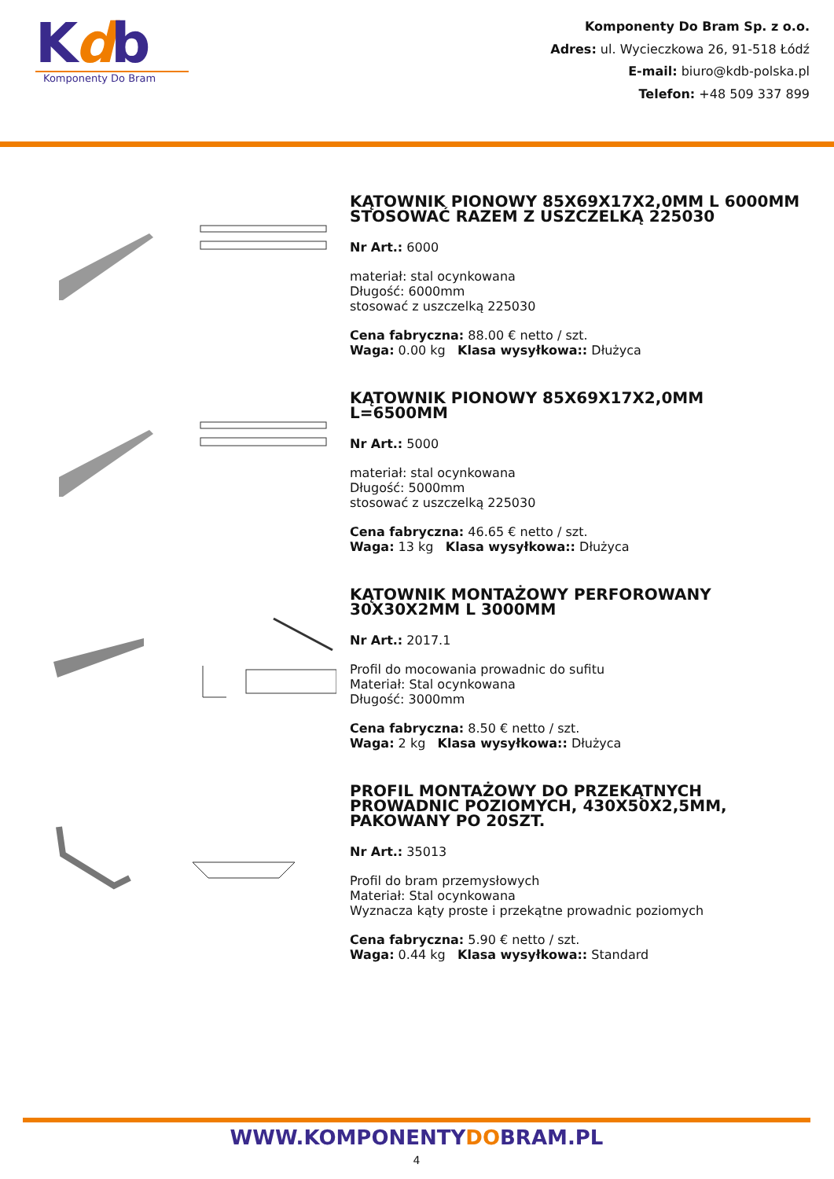Kdb
Komponenty Do Bram
Komponenty Do Bram Sp. z o.o.
Adres: ul. Wycieczkowa 26, 91-518 Łódź
E-mail: biuro@kdb-polska.pl
Telefon: +48 509 337 899
KĄTOWNIK PIONOWY 85X69X17X2,0MM L 6000MM STOSOWAĆ RAZEM Z USZCZELKĄ 225030
Nr Art.: 6000
materiał: stal ocynkowana
Długość: 6000mm
stosować z uszczelką 225030
Cena fabryczna: 88.00 € netto / szt.
Waga: 0.00 kg Klasa wysyłkowa:: Dłużyca
KĄTOWNIK PIONOWY 85X69X17X2,0MM L=6500MM
Nr Art.: 5000
materiał: stal ocynkowana
Długość: 5000mm
stosować z uszczelką 225030
Cena fabryczna: 46.65 € netto / szt.
Waga: 13 kg Klasa wysyłkowa:: Dłużyca
KĄTOWNIK MONTAŻOWY PERFOROWANY 30X30X2MM L 3000MM
Nr Art.: 2017.1
Profil do mocowania prowadnic do sufitu
Materiał: Stal ocynkowana
Długość: 3000mm
Cena fabryczna: 8.50 € netto / szt.
Waga: 2 kg Klasa wysyłkowa:: Dłużyca
PROFIL MONTAŻOWY DO PRZEKĄTNYCH PROWADNIC POZIOMYCH, 430X50X2,5MM, PAKOWANY PO 20SZT.
Nr Art.: 35013
Profil do bram przemysłowych
Materiał: Stal ocynkowana
Wyznacza kąty proste i przekątne prowadnic poziomych
Cena fabryczna: 5.90 € netto / szt.
Waga: 0.44 kg Klasa wysyłkowa:: Standard
WWW.KOMPONENTYDOBRAM.PL
4